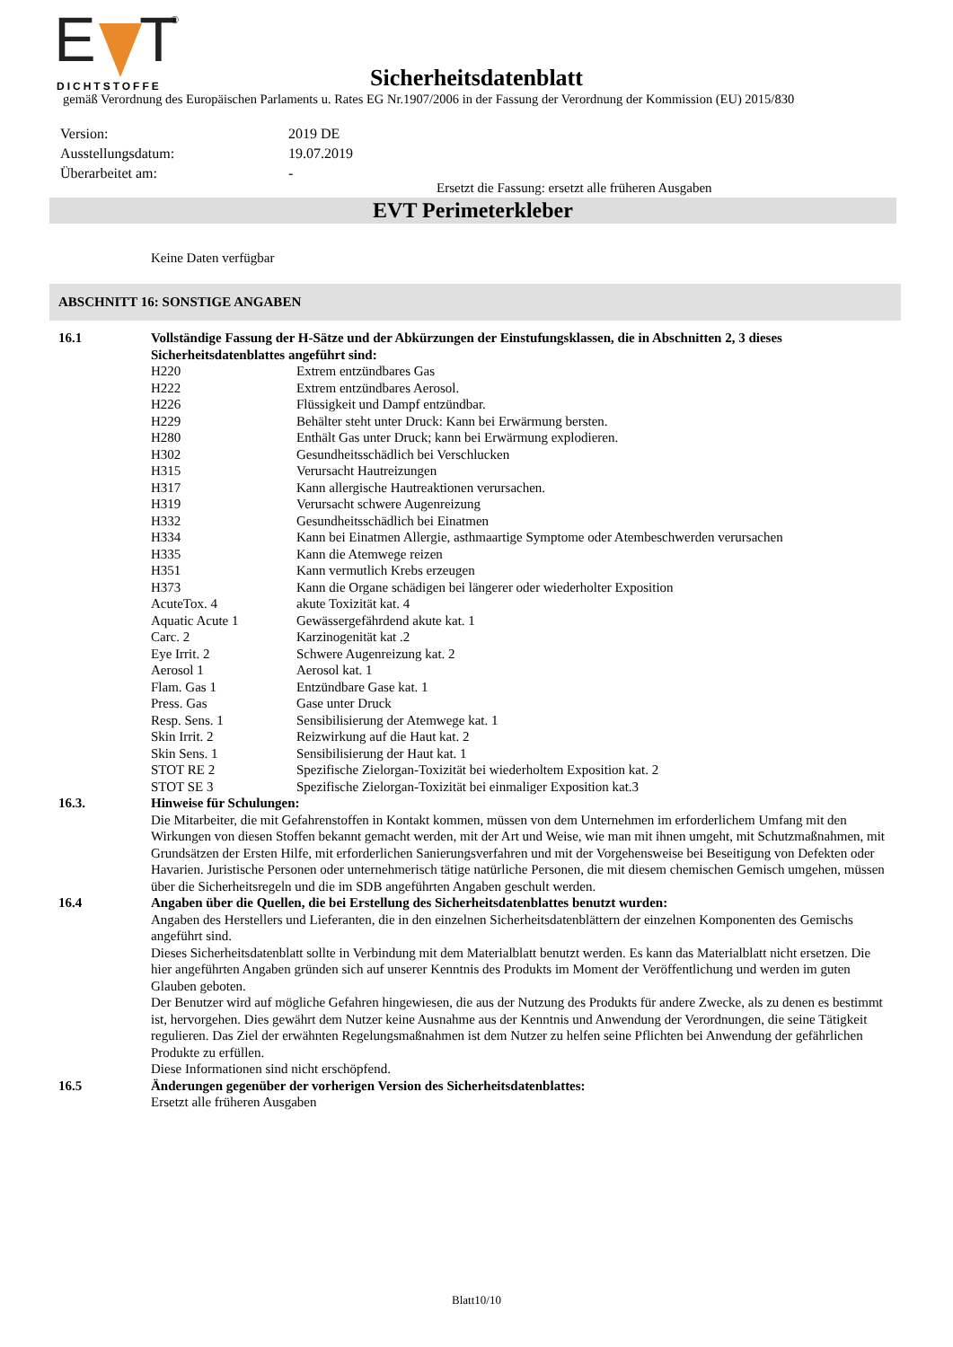E
T
DICHTSTOFFE
®
Sicherheitsdatenblatt
gemäß Verordnung des Europäischen Parlaments u. Rates EG Nr.1907/2006 in der Fassung der Verordnung der Kommission (EU) 2015/830
| Version: | 2019 DE |
| Ausstellungsdatum: | 19.07.2019 |
| Überarbeitet am: | - |
Ersetzt die Fassung: ersetzt alle früheren Ausgaben
EVT Perimeterkleber
Keine Daten verfügbar
ABSCHNITT 16: SONSTIGE ANGABEN
| 16.1 | Vollständige Fassung der H-Sätze und der Abkürzungen der Einstufungsklassen, die in Abschnitten 2, 3 dieses Sicherheitsdatenblattes angeführt sind: | |
| | H220 | Extrem entzündbares Gas |
| | H222 | Extrem entzündbares Aerosol. |
| | H226 | Flüssigkeit und Dampf entzündbar. |
| | H229 | Behälter steht unter Druck: Kann bei Erwärmung bersten. |
| | H280 | Enthält Gas unter Druck; kann bei Erwärmung explodieren. |
| | H302 | Gesundheitsschädlich bei Verschlucken |
| | H315 | Verursacht Hautreizungen |
| | H317 | Kann allergische Hautreaktionen verursachen. |
| | H319 | Verursacht schwere Augenreizung |
| | H332 | Gesundheitsschädlich bei Einatmen |
| | H334 | Kann bei Einatmen Allergie, asthmaartige Symptome oder Atembeschwerden verursachen |
| | H335 | Kann die Atemwege reizen |
| | H351 | Kann vermutlich Krebs erzeugen |
| | H373 | Kann die Organe schädigen bei längerer oder wiederholter Exposition |
| | AcuteTox. 4 | akute Toxizität kat. 4 |
| | Aquatic Acute 1 | Gewässergefährdend akute kat. 1 |
| | Carc. 2 | Karzinogenität kat .2 |
| | Eye Irrit. 2 | Schwere Augenreizung kat. 2 |
| | Aerosol 1 | Aerosol kat. 1 |
| | Flam. Gas 1 | Entzündbare Gase kat. 1 |
| | Press. Gas | Gase unter Druck |
| | Resp. Sens. 1 | Sensibilisierung der Atemwege kat. 1 |
| | Skin Irrit. 2 | Reizwirkung auf die Haut kat. 2 |
| | Skin Sens. 1 | Sensibilisierung der Haut kat. 1 |
| | STOT RE 2 | Spezifische Zielorgan-Toxizität bei wiederholtem Exposition kat. 2 |
| | STOT SE 3 | Spezifische Zielorgan-Toxizität bei einmaliger Exposition kat.3 |
| 16.3. | Hinweise für Schulungen: Die Mitarbeiter, die mit Gefahrenstoffen in Kontakt kommen, müssen von dem Unternehmen im erforderlichem Umfang mit den Wirkungen von diesen Stoffen bekannt gemacht werden, mit der Art und Weise, wie man mit ihnen umgeht, mit Schutzmaßnahmen, mit Grundsätzen der Ersten Hilfe, mit erforderlichen Sanierungsverfahren und mit der Vorgehensweise bei Beseitigung von Defekten oder Havarien. Juristische Personen oder unternehmerisch tätige natürliche Personen, die mit diesem chemischen Gemisch umgehen, müssen über die Sicherheitsregeln und die im SDB angeführten Angaben geschult werden. | |
| 16.4 | Angaben über die Quellen, die bei Erstellung des Sicherheitsdatenblattes benutzt wurden: Angaben des Herstellers und Lieferanten, die in den einzelnen Sicherheitsdatenblättern der einzelnen Komponenten des Gemischs angeführt sind. Dieses Sicherheitsdatenblatt sollte in Verbindung mit dem Materialblatt benutzt werden. Es kann das Materialblatt nicht ersetzen. Die hier angeführten Angaben gründen sich auf unserer Kenntnis des Produkts im Moment der Veröffentlichung und werden im guten Glauben geboten. Der Benutzer wird auf mögliche Gefahren hingewiesen, die aus der Nutzung des Produkts für andere Zwecke, als zu denen es bestimmt ist, hervorgehen. Dies gewährt dem Nutzer keine Ausnahme aus der Kenntnis und Anwendung der Verordnungen, die seine Tätigkeit regulieren. Das Ziel der erwähnten Regelungsmaßnahmen ist dem Nutzer zu helfen seine Pflichten bei Anwendung der gefährlichen Produkte zu erfüllen. Diese Informationen sind nicht erschöpfend. | |
| 16.5 | Änderungen gegenüber der vorherigen Version des Sicherheitsdatenblattes: Ersetzt alle früheren Ausgaben | |
Blatt10/10